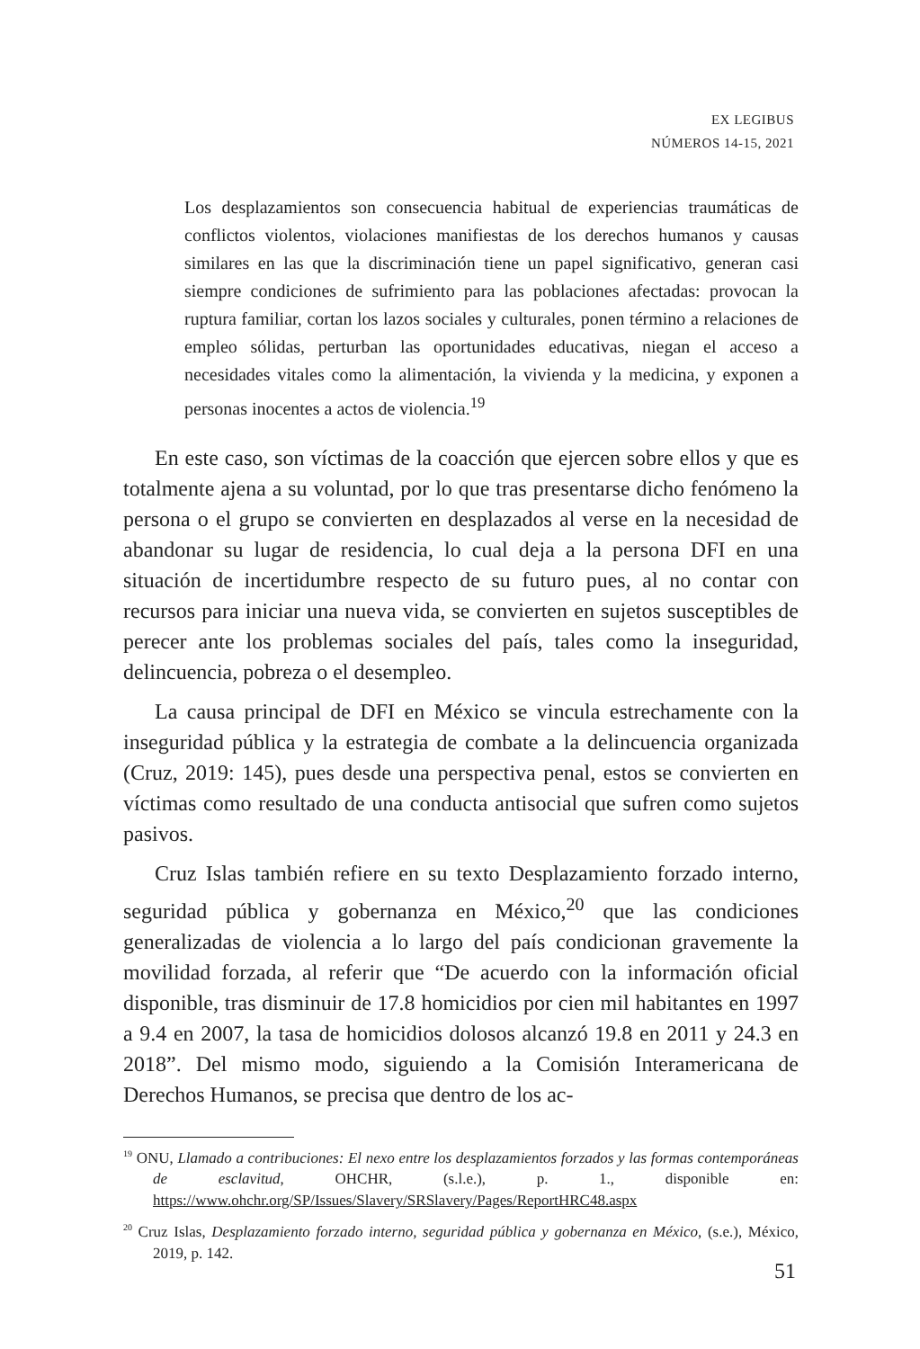EX LEGIBUS
NÚMEROS 14-15, 2021
Los desplazamientos son consecuencia habitual de experiencias traumáticas de conflictos violentos, violaciones manifiestas de los derechos humanos y causas similares en las que la discriminación tiene un papel significativo, generan casi siempre condiciones de sufrimiento para las poblaciones afectadas: provocan la ruptura familiar, cortan los lazos sociales y culturales, ponen término a relaciones de empleo sólidas, perturban las oportunidades educativas, niegan el acceso a necesidades vitales como la alimentación, la vivienda y la medicina, y exponen a personas inocentes a actos de violencia.<sup>19</sup>
En este caso, son víctimas de la coacción que ejercen sobre ellos y que es totalmente ajena a su voluntad, por lo que tras presentarse dicho fenómeno la persona o el grupo se convierten en desplazados al verse en la necesidad de abandonar su lugar de residencia, lo cual deja a la persona DFI en una situación de incertidumbre respecto de su futuro pues, al no contar con recursos para iniciar una nueva vida, se convierten en sujetos susceptibles de perecer ante los problemas sociales del país, tales como la inseguridad, delincuencia, pobreza o el desempleo.
La causa principal de DFI en México se vincula estrechamente con la inseguridad pública y la estrategia de combate a la delincuencia organizada (Cruz, 2019: 145), pues desde una perspectiva penal, estos se convierten en víctimas como resultado de una conducta antisocial que sufren como sujetos pasivos.
Cruz Islas también refiere en su texto Desplazamiento forzado interno, seguridad pública y gobernanza en México,<sup>20</sup> que las condiciones generalizadas de violencia a lo largo del país condicionan gravemente la movilidad forzada, al referir que “De acuerdo con la información oficial disponible, tras disminuir de 17.8 homicidios por cien mil habitantes en 1997 a 9.4 en 2007, la tasa de homicidios dolosos alcanzó 19.8 en 2011 y 24.3 en 2018”. Del mismo modo, siguiendo a la Comisión Interamericana de Derechos Humanos, se precisa que dentro de los ac-
<sup>19</sup> ONU, Llamado a contribuciones: El nexo entre los desplazamientos forzados y las formas contemporáneas de esclavitud, OHCHR, (s.l.e.), p. 1., disponible en: https://www.ohchr.org/SP/Issues/Slavery/SRSlavery/Pages/ReportHRC48.aspx
<sup>20</sup> Cruz Islas, Desplazamiento forzado interno, seguridad pública y gobernanza en México, (s.e.), México, 2019, p. 142.
51